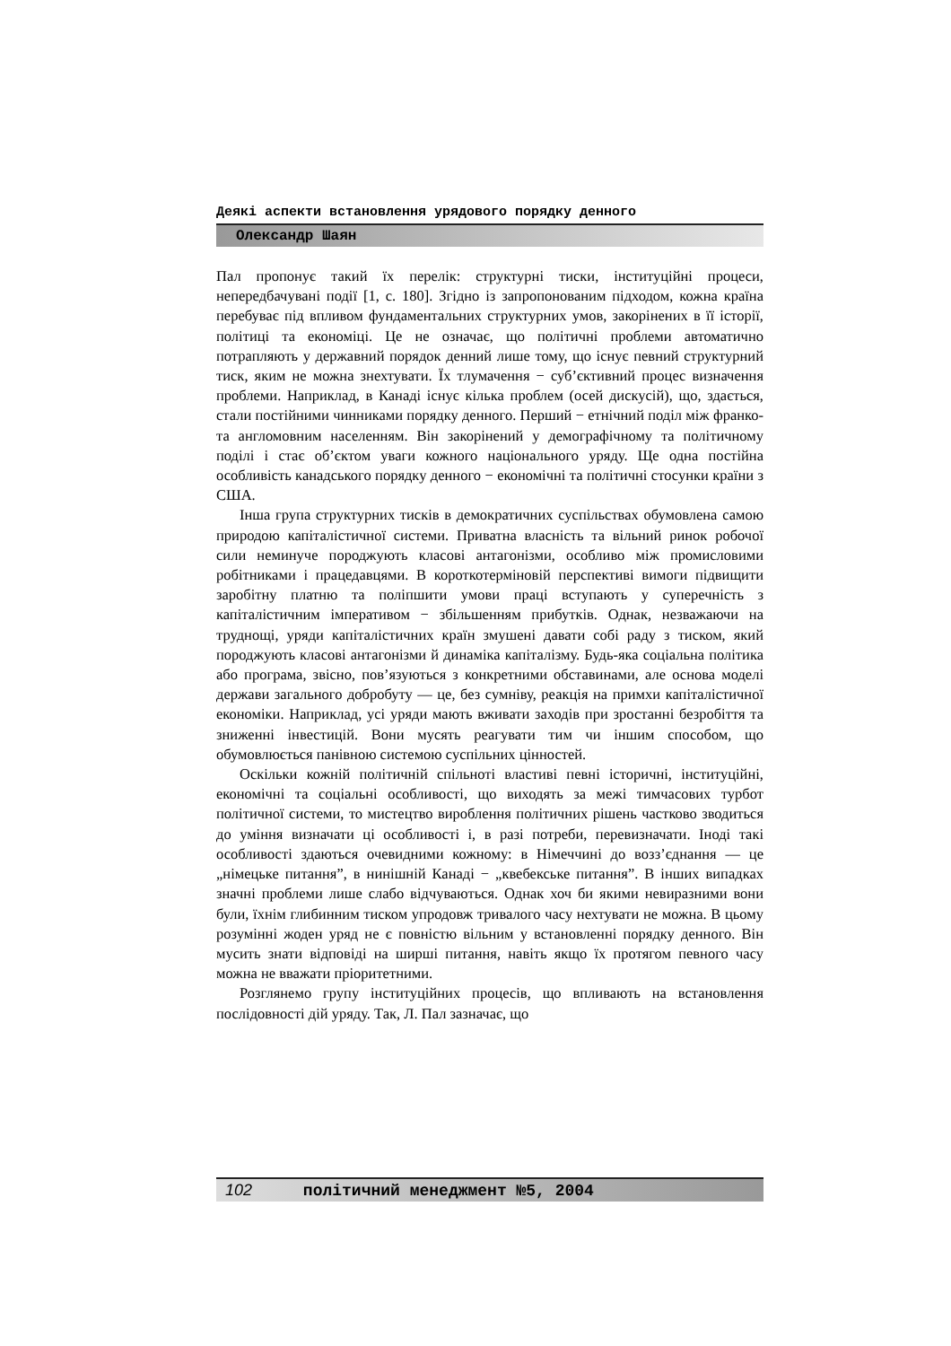Деякі аспекти встановлення урядового порядку денного
Олександр Шаян
Пал пропонує такий їх перелік: структурні тиски, інституційні процеси, непередбачувані події [1, с. 180]. Згідно із запропонованим підходом, кожна країна перебуває під впливом фундаментальних структурних умов, закорінених в її історії, політиці та економіці. Це не означає, що політичні проблеми автоматично потрапляють у державний порядок денний лише тому, що існує певний структурний тиск, яким не можна знехтувати. Їх тлумачення − суб’єктивний процес визначення проблеми. Наприклад, в Канаді існує кілька проблем (осей дискусій), що, здається, стали постійними чинниками порядку денного. Перший − етнічний поділ між франко- та англомовним населенням. Він закорінений у демографічному та політичному поділі і стає об’єктом уваги кожного національного уряду. Ще одна постійна особливість канадського порядку денного − економічні та політичні стосунки країни з США.
Інша група структурних тисків в демократичних суспільствах обумовлена самою природою капіталістичної системи. Приватна власність та вільний ринок робочої сили неминуче породжують класові антагонізми, особливо між промисловими робітниками і працедавцями. В короткотерміновій перспективі вимоги підвищити заробітну платню та поліпшити умови праці вступають у суперечність з капіталістичним імперативом − збільшенням прибутків. Однак, незважаючи на труднощі, уряди капіталістичних країн змушені давати собі раду з тиском, який породжують класові антагонізми й динаміка капіталізму. Будь-яка соціальна політика або програма, звісно, пов’язуються з конкретними обставинами, але основа моделі держави загального добробуту — це, без сумніву, реакція на примхи капіталістичної економіки. Наприклад, усі уряди мають вживати заходів при зростанні безробіття та зниженні інвестицій. Вони мусять реагувати тим чи іншим способом, що обумовлюється панівною системою суспільних цінностей.
Оскільки кожній політичній спільноті властиві певні історичні, інституційні, економічні та соціальні особливості, що виходять за межі тимчасових турбот політичної системи, то мистецтво вироблення політичних рішень частково зводиться до уміння визначати ці особливості і, в разі потреби, перевизначати. Іноді такі особливості здаються очевидними кожному: в Німеччині до возз’єднання — це „німецьке питання”, в нинішній Канаді − „квебекське питання”. В інших випадках значні проблеми лише слабо відчуваються. Однак хоч би якими невиразними вони були, їхнім глибинним тиском упродовж тривалого часу нехтувати не можна. В цьому розумінні жоден уряд не є повністю вільним у встановленні порядку денного. Він мусить знати відповіді на ширші питання, навіть якщо їх протягом певного часу можна не вважати пріоритетними.
Розглянемо групу інституційних процесів, що впливають на встановлення послідовності дій уряду. Так, Л. Пал зазначає, що
102 політичний менеджмент №5, 2004